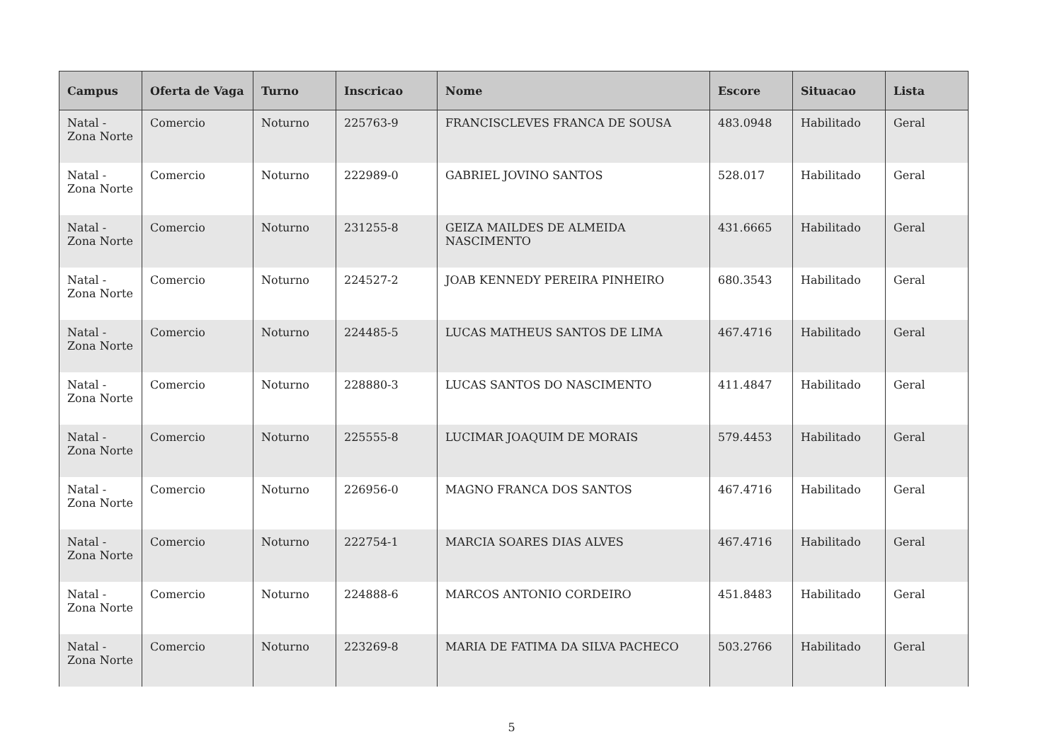| Campus | Oferta de Vaga | Turno | Inscricao | Nome | Escore | Situacao | Lista |
| --- | --- | --- | --- | --- | --- | --- | --- |
| Natal - Zona Norte | Comercio | Noturno | 225763-9 | FRANCISCLEVES FRANCA DE SOUSA | 483.0948 | Habilitado | Geral |
| Natal - Zona Norte | Comercio | Noturno | 222989-0 | GABRIEL JOVINO SANTOS | 528.017 | Habilitado | Geral |
| Natal - Zona Norte | Comercio | Noturno | 231255-8 | GEIZA MAILDES DE ALMEIDA NASCIMENTO | 431.6665 | Habilitado | Geral |
| Natal - Zona Norte | Comercio | Noturno | 224527-2 | JOAB KENNEDY PEREIRA PINHEIRO | 680.3543 | Habilitado | Geral |
| Natal - Zona Norte | Comercio | Noturno | 224485-5 | LUCAS MATHEUS SANTOS DE LIMA | 467.4716 | Habilitado | Geral |
| Natal - Zona Norte | Comercio | Noturno | 228880-3 | LUCAS SANTOS DO NASCIMENTO | 411.4847 | Habilitado | Geral |
| Natal - Zona Norte | Comercio | Noturno | 225555-8 | LUCIMAR JOAQUIM DE MORAIS | 579.4453 | Habilitado | Geral |
| Natal - Zona Norte | Comercio | Noturno | 226956-0 | MAGNO FRANCA DOS SANTOS | 467.4716 | Habilitado | Geral |
| Natal - Zona Norte | Comercio | Noturno | 222754-1 | MARCIA SOARES DIAS ALVES | 467.4716 | Habilitado | Geral |
| Natal - Zona Norte | Comercio | Noturno | 224888-6 | MARCOS ANTONIO CORDEIRO | 451.8483 | Habilitado | Geral |
| Natal - Zona Norte | Comercio | Noturno | 223269-8 | MARIA DE FATIMA DA SILVA PACHECO | 503.2766 | Habilitado | Geral |
5